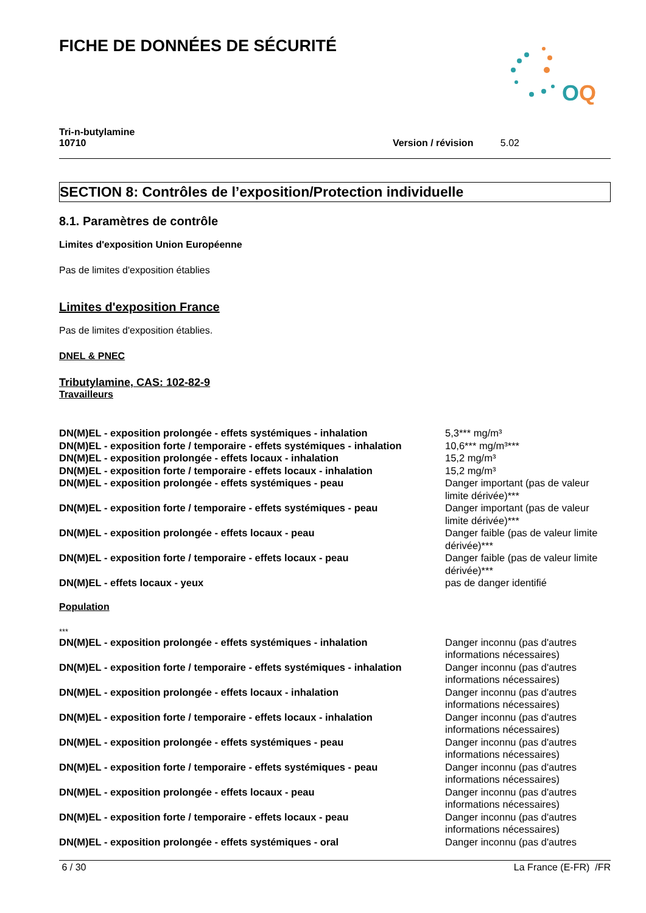FICHE DE DONNÉES DE SÉCURITÉ
O
Q
Tri-n-butylamine
10710
Version / révision 5.02
SECTION 8: Contrôles de l’exposition/Protection individuelle
8.1. Paramètres de contrôle
Limites d'exposition Union Européenne
Pas de limites d'exposition établies
Limites d'exposition France
Pas de limites d'exposition établies.
DNEL & PNEC
Tributylamine, CAS: 102-82-9
Travailleurs
| DN(M)EL - exposition prolongée - effets systémiques - inhalation | 5,3*** mg/m³ |
| DN(M)EL - exposition forte / temporaire - effets systémiques - inhalation | 10,6*** mg/m³*** |
| DN(M)EL - exposition prolongée - effets locaux - inhalation | 15,2 mg/m³ |
| DN(M)EL - exposition forte / temporaire - effets locaux - inhalation | 15,2 mg/m³ |
| DN(M)EL - exposition prolongée - effets systémiques - peau | Danger important (pas de valeur limite dérivée)*** |
| DN(M)EL - exposition forte / temporaire - effets systémiques - peau | Danger important (pas de valeur limite dérivée)*** |
| DN(M)EL - exposition prolongée - effets locaux - peau | Danger faible (pas de valeur limite dérivée)*** |
| DN(M)EL - exposition forte / temporaire - effets locaux - peau | Danger faible (pas de valeur limite dérivée)*** |
| DN(M)EL - effets locaux - yeux | pas de danger identifié |
Population
***
| DN(M)EL - exposition prolongée - effets systémiques - inhalation | Danger inconnu (pas d'autres informations nécessaires) |
| DN(M)EL - exposition forte / temporaire - effets systémiques - inhalation | Danger inconnu (pas d'autres informations nécessaires) |
| DN(M)EL - exposition prolongée - effets locaux - inhalation | Danger inconnu (pas d'autres informations nécessaires) |
| DN(M)EL - exposition forte / temporaire - effets locaux - inhalation | Danger inconnu (pas d'autres informations nécessaires) |
| DN(M)EL - exposition prolongée - effets systémiques - peau | Danger inconnu (pas d'autres informations nécessaires) |
| DN(M)EL - exposition forte / temporaire - effets systémiques - peau | Danger inconnu (pas d'autres informations nécessaires) |
| DN(M)EL - exposition prolongée - effets locaux - peau | Danger inconnu (pas d'autres informations nécessaires) |
| DN(M)EL - exposition forte / temporaire - effets locaux - peau | Danger inconnu (pas d'autres informations nécessaires) |
| DN(M)EL - exposition prolongée - effets systémiques - oral | Danger inconnu (pas d'autres |
6 / 30 La France (E-FR) /FR